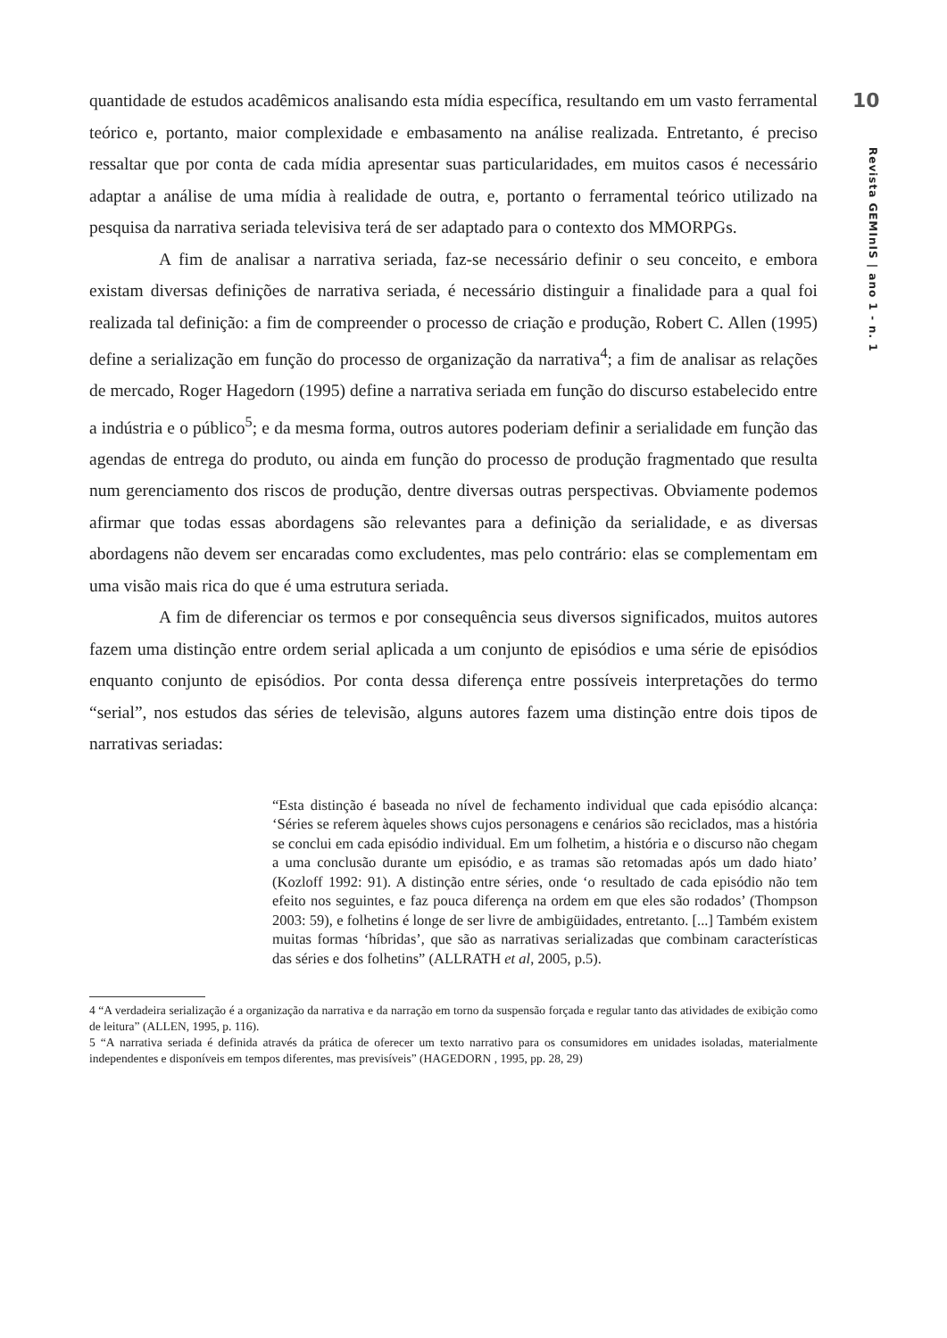10
Revista GEMInIS | ano 1 - n. 1
quantidade de estudos acadêmicos analisando esta mídia específica, resultando em um vasto ferramental teórico e, portanto, maior complexidade e embasamento na análise realizada. Entretanto, é preciso ressaltar que por conta de cada mídia apresentar suas particularidades, em muitos casos é necessário adaptar a análise de uma mídia à realidade de outra, e, portanto o ferramental teórico utilizado na pesquisa da narrativa seriada televisiva terá de ser adaptado para o contexto dos MMORPGs.
A fim de analisar a narrativa seriada, faz-se necessário definir o seu conceito, e embora existam diversas definições de narrativa seriada, é necessário distinguir a finalidade para a qual foi realizada tal definição: a fim de compreender o processo de criação e produção, Robert C. Allen (1995) define a serialização em função do processo de organização da narrativa<sup>4</sup>; a fim de analisar as relações de mercado, Roger Hagedorn (1995) define a narrativa seriada em função do discurso estabelecido entre a indústria e o público<sup>5</sup>; e da mesma forma, outros autores poderiam definir a serialidade em função das agendas de entrega do produto, ou ainda em função do processo de produção fragmentado que resulta num gerenciamento dos riscos de produção, dentre diversas outras perspectivas. Obviamente podemos afirmar que todas essas abordagens são relevantes para a definição da serialidade, e as diversas abordagens não devem ser encaradas como excludentes, mas pelo contrário: elas se complementam em uma visão mais rica do que é uma estrutura seriada.
A fim de diferenciar os termos e por consequência seus diversos significados, muitos autores fazem uma distinção entre ordem serial aplicada a um conjunto de episódios e uma série de episódios enquanto conjunto de episódios. Por conta dessa diferença entre possíveis interpretações do termo “serial”, nos estudos das séries de televisão, alguns autores fazem uma distinção entre dois tipos de narrativas seriadas:
“Esta distinção é baseada no nível de fechamento individual que cada episódio alcança: ‘Séries se referem àqueles shows cujos personagens e cenários são reciclados, mas a história se conclui em cada episódio individual. Em um folhetim, a história e o discurso não chegam a uma conclusão durante um episódio, e as tramas são retomadas após um dado hiato’ (Kozloff 1992: 91). A distinção entre séries, onde ‘o resultado de cada episódio não tem efeito nos seguintes, e faz pouca diferença na ordem em que eles são rodados’ (Thompson 2003: 59), e folhetins é longe de ser livre de ambigüidades, entretanto. [...] Também existem muitas formas ‘híbridas’, que são as narrativas serializadas que combinam características das séries e dos folhetins” (ALLRATH et al, 2005, p.5).
4 “A verdadeira serialização é a organização da narrativa e da narração em torno da suspensão forçada e regular tanto das atividades de exibição como de leitura” (ALLEN, 1995, p. 116).
5 “A narrativa seriada é definida através da prática de oferecer um texto narrativo para os consumidores em unidades isoladas, materialmente independentes e disponíveis em tempos diferentes, mas previsíveis” (HAGEDORN , 1995, pp. 28, 29)